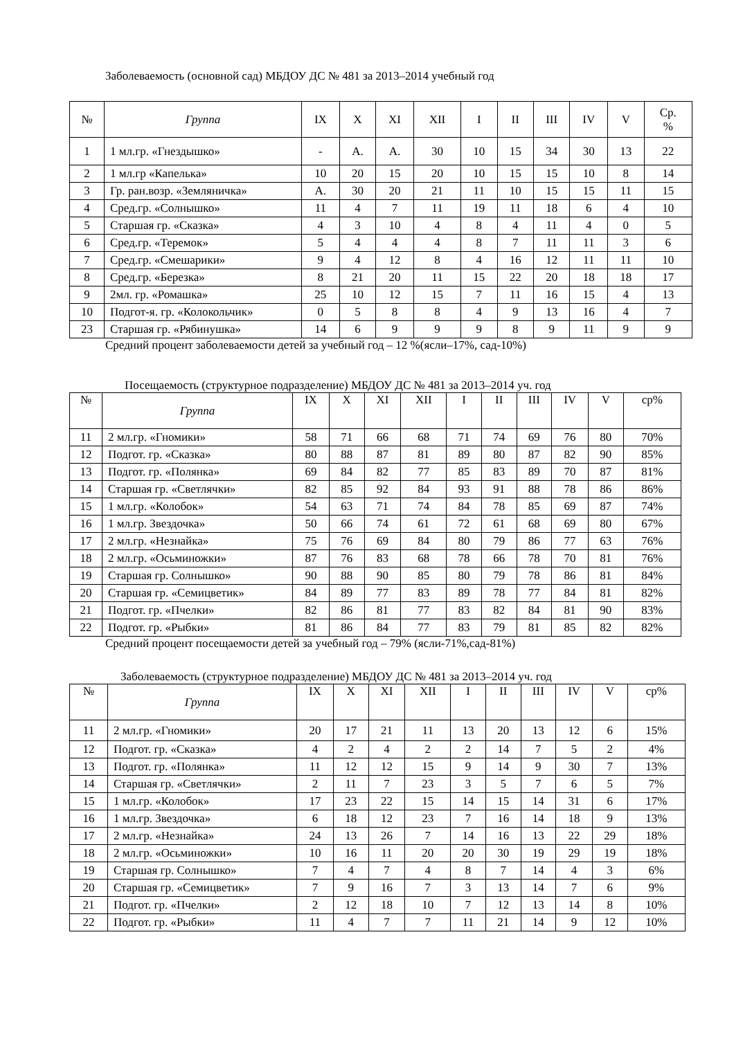Заболеваемость (основной сад) МБДОУ ДС № 481 за 2013–2014 учебный год
| № | Группа | IX | X | XI | XII | I | II | III | IV | V | Ср. % |
| --- | --- | --- | --- | --- | --- | --- | --- | --- | --- | --- | --- |
| 1 | 1 мл.гр. «Гнездышко» | - | А. | А. | 30 | 10 | 15 | 34 | 30 | 13 | 22 |
| 2 | 1 мл.гр «Капелька» | 10 | 20 | 15 | 20 | 10 | 15 | 15 | 10 | 8 | 14 |
| 3 | Гр. ран.возр. «Земляничка» | А. | 30 | 20 | 21 | 11 | 10 | 15 | 15 | 11 | 15 |
| 4 | Сред.гр. «Солнышко» | 11 | 4 | 7 | 11 | 19 | 11 | 18 | 6 | 4 | 10 |
| 5 | Старшая гр. «Сказка» | 4 | 3 | 10 | 4 | 8 | 4 | 11 | 4 | 0 | 5 |
| 6 | Сред.гр. «Теремок» | 5 | 4 | 4 | 4 | 8 | 7 | 11 | 11 | 3 | 6 |
| 7 | Сред.гр. «Смешарики» | 9 | 4 | 12 | 8 | 4 | 16 | 12 | 11 | 11 | 10 |
| 8 | Сред.гр. «Березка» | 8 | 21 | 20 | 11 | 15 | 22 | 20 | 18 | 18 | 17 |
| 9 | 2мл. гр. «Ромашка» | 25 | 10 | 12 | 15 | 7 | 11 | 16 | 15 | 4 | 13 |
| 10 | Подгот-я. гр. «Колокольчик» | 0 | 5 | 8 | 8 | 4 | 9 | 13 | 16 | 4 | 7 |
| 23 | Старшая гр. «Рябинушка» | 14 | 6 | 9 | 9 | 9 | 8 | 9 | 11 | 9 | 9 |
Средний процент заболеваемости детей за учебный год – 12 %(ясли–17%, сад-10%)
Посещаемость (структурное подразделение) МБДОУ ДС № 481 за 2013–2014 уч. год
| № | Группа | IX | X | XI | XII | I | II | III | IV | V | ср% |
| --- | --- | --- | --- | --- | --- | --- | --- | --- | --- | --- | --- |
| 11 | 2 мл.гр. «Гномики» | 58 | 71 | 66 | 68 | 71 | 74 | 69 | 76 | 80 | 70% |
| 12 | Подгот. гр. «Сказка» | 80 | 88 | 87 | 81 | 89 | 80 | 87 | 82 | 90 | 85% |
| 13 | Подгот. гр. «Полянка» | 69 | 84 | 82 | 77 | 85 | 83 | 89 | 70 | 87 | 81% |
| 14 | Старшая гр. «Светлячки» | 82 | 85 | 92 | 84 | 93 | 91 | 88 | 78 | 86 | 86% |
| 15 | 1 мл.гр. «Колобок» | 54 | 63 | 71 | 74 | 84 | 78 | 85 | 69 | 87 | 74% |
| 16 | 1 мл.гр. Звездочка» | 50 | 66 | 74 | 61 | 72 | 61 | 68 | 69 | 80 | 67% |
| 17 | 2 мл.гр. «Незнайка» | 75 | 76 | 69 | 84 | 80 | 79 | 86 | 77 | 63 | 76% |
| 18 | 2 мл.гр. «Осьминожки» | 87 | 76 | 83 | 68 | 78 | 66 | 78 | 70 | 81 | 76% |
| 19 | Старшая гр. Солнышко» | 90 | 88 | 90 | 85 | 80 | 79 | 78 | 86 | 81 | 84% |
| 20 | Старшая гр. «Семицветик» | 84 | 89 | 77 | 83 | 89 | 78 | 77 | 84 | 81 | 82% |
| 21 | Подгот. гр. «Пчелки» | 82 | 86 | 81 | 77 | 83 | 82 | 84 | 81 | 90 | 83% |
| 22 | Подгот. гр. «Рыбки» | 81 | 86 | 84 | 77 | 83 | 79 | 81 | 85 | 82 | 82% |
Средний процент посещаемости детей за учебный год – 79% (ясли-71%,сад-81%)
Заболеваемость (структурное подразделение) МБДОУ ДС № 481 за 2013–2014 уч. год
| № | Группа | IX | X | XI | XII | I | II | III | IV | V | ср% |
| --- | --- | --- | --- | --- | --- | --- | --- | --- | --- | --- | --- |
| 11 | 2 мл.гр. «Гномики» | 20 | 17 | 21 | 11 | 13 | 20 | 13 | 12 | 6 | 15% |
| 12 | Подгот. гр. «Сказка» | 4 | 2 | 4 | 2 | 2 | 14 | 7 | 5 | 2 | 4% |
| 13 | Подгот. гр. «Полянка» | 11 | 12 | 12 | 15 | 9 | 14 | 9 | 30 | 7 | 13% |
| 14 | Старшая гр. «Светлячки» | 2 | 11 | 7 | 23 | 3 | 5 | 7 | 6 | 5 | 7% |
| 15 | 1 мл.гр. «Колобок» | 17 | 23 | 22 | 15 | 14 | 15 | 14 | 31 | 6 | 17% |
| 16 | 1 мл.гр. Звездочка» | 6 | 18 | 12 | 23 | 7 | 16 | 14 | 18 | 9 | 13% |
| 17 | 2 мл.гр. «Незнайка» | 24 | 13 | 26 | 7 | 14 | 16 | 13 | 22 | 29 | 18% |
| 18 | 2 мл.гр. «Осьминожки» | 10 | 16 | 11 | 20 | 20 | 30 | 19 | 29 | 19 | 18% |
| 19 | Старшая гр. Солнышко» | 7 | 4 | 7 | 4 | 8 | 7 | 14 | 4 | 3 | 6% |
| 20 | Старшая гр. «Семицветик» | 7 | 9 | 16 | 7 | 3 | 13 | 14 | 7 | 6 | 9% |
| 21 | Подгот. гр. «Пчелки» | 2 | 12 | 18 | 10 | 7 | 12 | 13 | 14 | 8 | 10% |
| 22 | Подгот. гр. «Рыбки» | 11 | 4 | 7 | 7 | 11 | 21 | 14 | 9 | 12 | 10% |